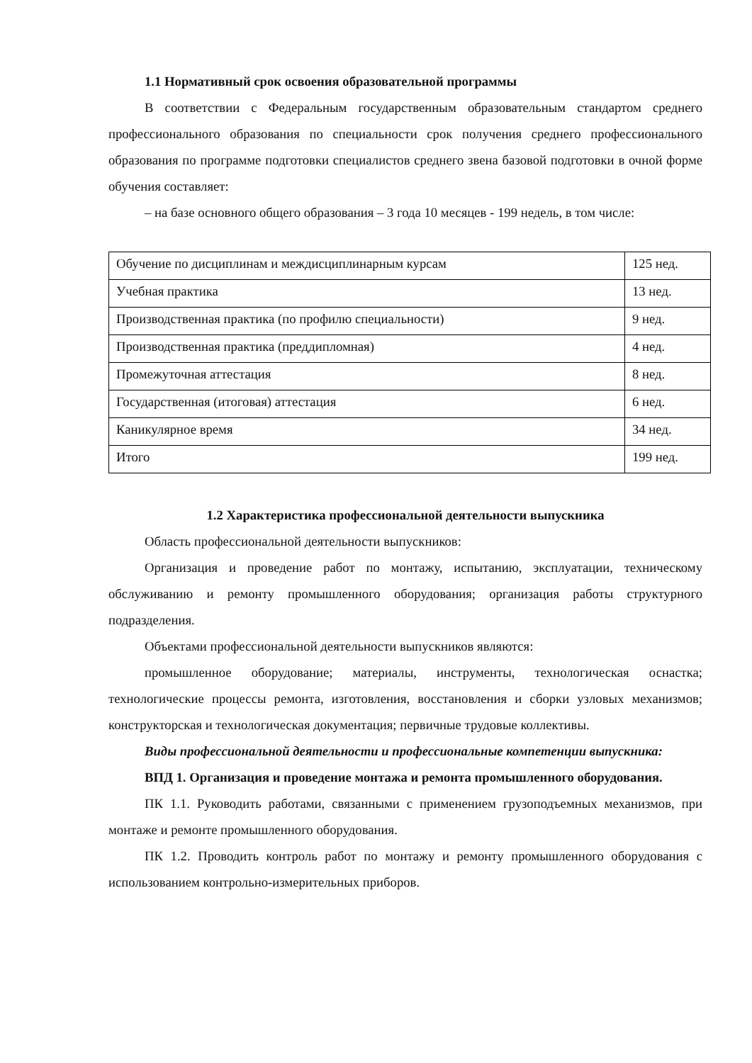1.1 Нормативный срок освоения образовательной программы
В соответствии с Федеральным государственным образовательным стандартом среднего профессионального образования по специальности срок получения среднего профессионального образования по программе подготовки специалистов среднего звена базовой подготовки в очной форме обучения составляет:
– на базе основного общего образования – 3 года 10 месяцев - 199 недель, в том числе:
| Обучение по дисциплинам и междисциплинарным курсам | 125 нед. |
| Учебная практика | 13 нед. |
| Производственная практика (по профилю специальности) | 9 нед. |
| Производственная практика (преддипломная) | 4 нед. |
| Промежуточная аттестация | 8 нед. |
| Государственная (итоговая) аттестация | 6 нед. |
| Каникулярное время | 34 нед. |
| Итого | 199 нед. |
1.2 Характеристика профессиональной деятельности выпускника
Область профессиональной деятельности выпускников:
Организация и проведение работ по монтажу, испытанию, эксплуатации, техническому обслуживанию и ремонту промышленного оборудования; организация работы структурного подразделения.
Объектами профессиональной деятельности выпускников являются:
промышленное оборудование; материалы, инструменты, технологическая оснастка; технологические процессы ремонта, изготовления, восстановления и сборки узловых механизмов; конструкторская и технологическая документация; первичные трудовые коллективы.
Виды профессиональной деятельности и профессиональные компетенции выпускника:
ВПД 1. Организация и проведение монтажа и ремонта промышленного оборудования.
ПК 1.1. Руководить работами, связанными с применением грузоподъемных механизмов, при монтаже и ремонте промышленного оборудования.
ПК 1.2. Проводить контроль работ по монтажу и ремонту промышленного оборудования с использованием контрольно-измерительных приборов.